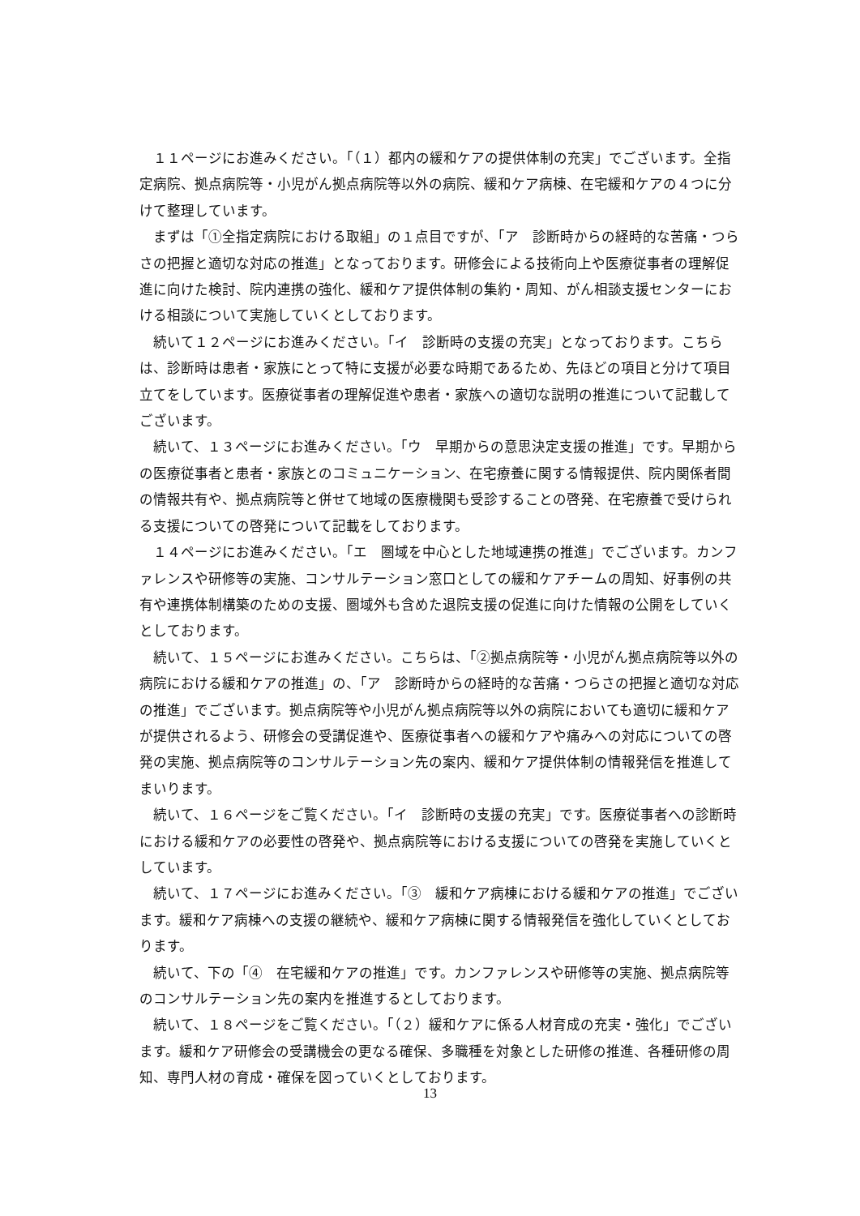１１ページにお進みください。「（１）都内の緩和ケアの提供体制の充実」でございます。全指定病院、拠点病院等・小児がん拠点病院等以外の病院、緩和ケア病棟、在宅緩和ケアの４つに分けて整理しています。
まずは「①全指定病院における取組」の１点目ですが、「ア　診断時からの経時的な苦痛・つらさの把握と適切な対応の推進」となっております。研修会による技術向上や医療従事者の理解促進に向けた検討、院内連携の強化、緩和ケア提供体制の集約・周知、がん相談支援センターにおける相談について実施していくとしております。
続いて１２ページにお進みください。「イ　診断時の支援の充実」となっております。こちらは、診断時は患者・家族にとって特に支援が必要な時期であるため、先ほどの項目と分けて項目立てをしています。医療従事者の理解促進や患者・家族への適切な説明の推進について記載してございます。
続いて、１３ページにお進みください。「ウ　早期からの意思決定支援の推進」です。早期からの医療従事者と患者・家族とのコミュニケーション、在宅療養に関する情報提供、院内関係者間の情報共有や、拠点病院等と併せて地域の医療機関も受診することの啓発、在宅療養で受けられる支援についての啓発について記載をしております。
１４ページにお進みください。「エ　圏域を中心とした地域連携の推進」でございます。カンファレンスや研修等の実施、コンサルテーション窓口としての緩和ケアチームの周知、好事例の共有や連携体制構築のための支援、圏域外も含めた退院支援の促進に向けた情報の公開をしていくとしております。
続いて、１５ページにお進みください。こちらは、「②拠点病院等・小児がん拠点病院等以外の病院における緩和ケアの推進」の、「ア　診断時からの経時的な苦痛・つらさの把握と適切な対応の推進」でございます。拠点病院等や小児がん拠点病院等以外の病院においても適切に緩和ケアが提供されるよう、研修会の受講促進や、医療従事者への緩和ケアや痛みへの対応についての啓発の実施、拠点病院等のコンサルテーション先の案内、緩和ケア提供体制の情報発信を推進してまいります。
続いて、１６ページをご覧ください。「イ　診断時の支援の充実」です。医療従事者への診断時における緩和ケアの必要性の啓発や、拠点病院等における支援についての啓発を実施していくとしています。
続いて、１７ページにお進みください。「③　緩和ケア病棟における緩和ケアの推進」でございます。緩和ケア病棟への支援の継続や、緩和ケア病棟に関する情報発信を強化していくとしております。
続いて、下の「④　在宅緩和ケアの推進」です。カンファレンスや研修等の実施、拠点病院等のコンサルテーション先の案内を推進するとしております。
続いて、１８ページをご覧ください。「（２）緩和ケアに係る人材育成の充実・強化」でございます。緩和ケア研修会の受講機会の更なる確保、多職種を対象とした研修の推進、各種研修の周知、専門人材の育成・確保を図っていくとしております。
13